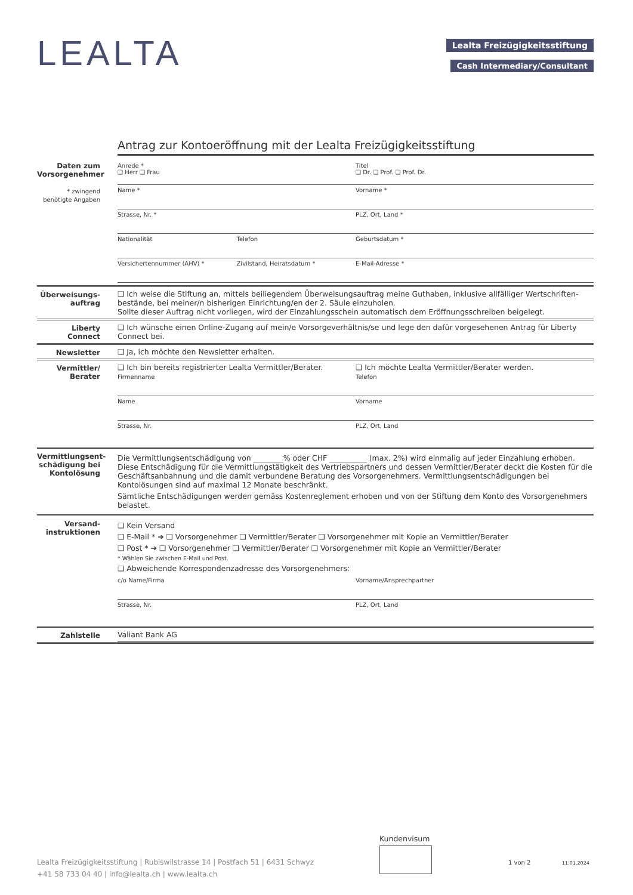LEALTA Lealta Freizügigkeitsstiftung
Cash Intermediary/Consultant
Antrag zur Kontoeröffnung mit der Lealta Freizügigkeitsstiftung
Daten zum Vorsorgenehmer
* zwingend benötigte Angaben
Anrede *
❑ Herr ❑ Frau
Titel
❑ Dr. ❑ Prof. ❑ Prof. Dr.
Name * Vorname *
Strasse, Nr. * PLZ, Ort, Land *
Nationalität Telefon Geburtsdatum *
Versichertennummer (AHV) * Zivilstand, Heiratsdatum * E-Mail-Adresse *
Überweisungs-auftrag
❑ Ich weise die Stiftung an, mittels beiliegendem Überweisungsauftrag meine Guthaben, inklusive allfälliger Wertschriften-bestände, bei meiner/n bisherigen Einrichtung/en der 2. Säule einzuholen.
Sollte dieser Auftrag nicht vorliegen, wird der Einzahlungsschein automatisch dem Eröffnungsschreiben beigelegt.
Liberty Connect
❑ Ich wünsche einen Online-Zugang auf mein/e Vorsorgeverhältnis/se und lege den dafür vorgesehenen Antrag für Liberty Connect bei.
Newsletter ❑ Ja, ich möchte den Newsletter erhalten.
Vermittler/ Berater
❑ Ich bin bereits registrierter Lealta Vermittler/Berater.
❑ Ich möchte Lealta Vermittler/Berater werden.
Firmenname Telefon
Name Vorname
Strasse, Nr. PLZ, Ort, Land
Vermittlungsent-schädigung bei Kontolösung
Die Vermittlungsentschädigung von ________% oder CHF __________ (max. 2%) wird einmalig auf jeder Einzahlung erhoben. Diese Entschädigung für die Vermittlungstätigkeit des Vertriebspartners und dessen Vermittler/Berater deckt die Kosten für die Geschäftsanbahnung und die damit verbundene Beratung des Vorsorgenehmers. Vermittlungsentschädigungen bei Kontolösungen sind auf maximal 12 Monate beschränkt.
Sämtliche Entschädigungen werden gemäss Kostenreglement erhoben und von der Stiftung dem Konto des Vorsorgenehmers belastet.
Versand-instruktionen
❑ Kein Versand
❑ E-Mail * ➔ ❑ Vorsorgenehmer ❑ Vermittler/Berater ❑ Vorsorgenehmer mit Kopie an Vermittler/Berater
❑ Post * ➔ ❑ Vorsorgenehmer ❑ Vermittler/Berater ❑ Vorsorgenehmer mit Kopie an Vermittler/Berater
* Wählen Sie zwischen E-Mail und Post.
❑ Abweichende Korrespondenzadresse des Vorsorgenehmers:
c/o Name/Firma Vorname/Ansprechpartner
Strasse, Nr. PLZ, Ort, Land
Zahlstelle Valiant Bank AG
Kundenvisum
Lealta Freizügigkeitsstiftung | Rubiswilstrasse 14 | Postfach 51 | 6431 Schwyz
+41 58 733 04 40 | info@lealta.ch | www.lealta.ch
1 von 2 11.01.2024